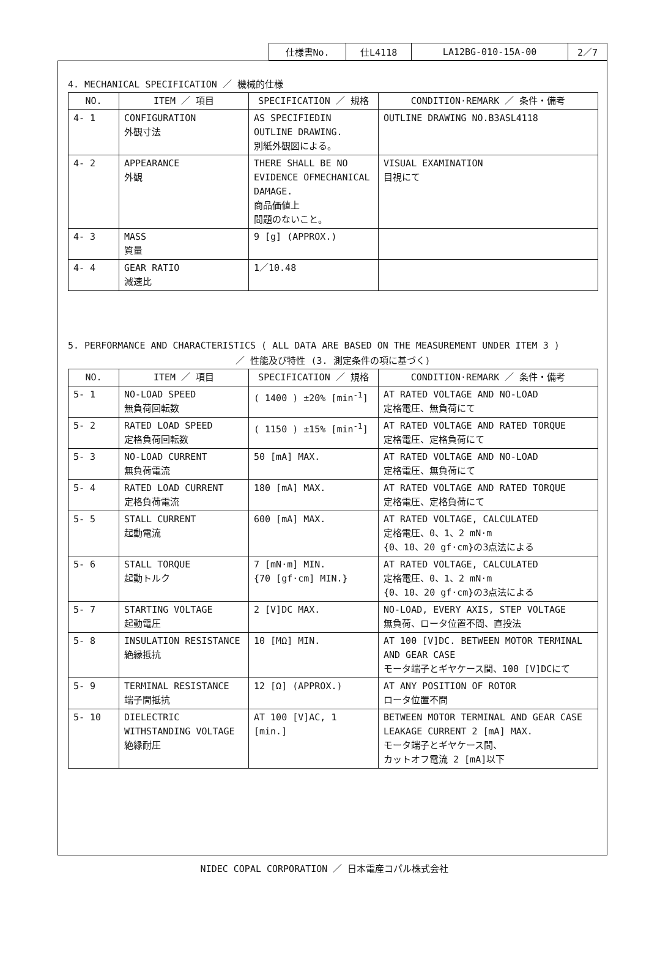| 仕様書No. | 仕L4118 | LA12BG-010-15A-00 | 2／7 |
4. MECHANICAL SPECIFICATION ／ 機械的仕様
| NO. | ITEM ／ 項目 | SPECIFICATION ／ 規格 | CONDITION·REMARK ／ 条件・備考 |
| --- | --- | --- | --- |
| 4- 1 | CONFIGURATION 外観寸法 | AS SPECIFIEDIN OUTLINE DRAWING. 別紙外観図による。 | OUTLINE DRAWING NO.B3ASL4118 |
| 4- 2 | APPEARANCE 外観 | THERE SHALL BE NO EVIDENCE OFMECHANICAL DAMAGE. 商品価値上 問題のないこと。 | VISUAL EXAMINATION 目視にて |
| 4- 3 | MASS 質量 | 9 [g] (APPROX.) | |
| 4- 4 | GEAR RATIO 減速比 | 1／10.48 | |
5. PERFORMANCE AND CHARACTERISTICS ( ALL DATA ARE BASED ON THE MEASUREMENT UNDER ITEM 3 )
／ 性能及び特性 (3. 測定条件の項に基づく)
| NO. | ITEM ／ 項目 | SPECIFICATION ／ 規格 | CONDITION·REMARK ／ 条件・備考 |
| --- | --- | --- | --- |
| 5- 1 | NO-LOAD SPEED 無負荷回転数 | ( 1400 ) ±20% [min<sup>-1</sup>] | AT RATED VOLTAGE AND NO-LOAD 定格電圧、無負荷にて |
| 5- 2 | RATED LOAD SPEED 定格負荷回転数 | ( 1150 ) ±15% [min<sup>-1</sup>] | AT RATED VOLTAGE AND RATED TORQUE 定格電圧、定格負荷にて |
| 5- 3 | NO-LOAD CURRENT 無負荷電流 | 50 [mA] MAX. | AT RATED VOLTAGE AND NO-LOAD 定格電圧、無負荷にて |
| 5- 4 | RATED LOAD CURRENT 定格負荷電流 | 180 [mA] MAX. | AT RATED VOLTAGE AND RATED TORQUE 定格電圧、定格負荷にて |
| 5- 5 | STALL CURRENT 起動電流 | 600 [mA] MAX. | AT RATED VOLTAGE, CALCULATED 定格電圧、0、1、2 mN·m {0、10、20 gf·cm}の3点法による |
| 5- 6 | STALL TORQUE 起動トルク | 7 [mN·m] MIN. {70 [gf·cm] MIN.} | AT RATED VOLTAGE, CALCULATED 定格電圧、0、1、2 mN·m {0、10、20 gf·cm}の3点法による |
| 5- 7 | STARTING VOLTAGE 起動電圧 | 2 [V]DC MAX. | NO-LOAD, EVERY AXIS, STEP VOLTAGE 無負荷、ロータ位置不問、直投法 |
| 5- 8 | INSULATION RESISTANCE 絶縁抵抗 | 10 [MΩ] MIN. | AT 100 [V]DC. BETWEEN MOTOR TERMINAL AND GEAR CASE モータ端子とギヤケース間、100 [V]DCにて |
| 5- 9 | TERMINAL RESISTANCE 端子間抵抗 | 12 [Ω] (APPROX.) | AT ANY POSITION OF ROTOR ロータ位置不問 |
| 5- 10 | DIELECTRIC WITHSTANDING VOLTAGE 絶縁耐圧 | AT 100 [V]AC, 1 [min.] | BETWEEN MOTOR TERMINAL AND GEAR CASE LEAKAGE CURRENT 2 [mA] MAX. モータ端子とギヤケース間、 カットオフ電流 2 [mA]以下 |
NIDEC COPAL CORPORATION ／ 日本電産コパル株式会社